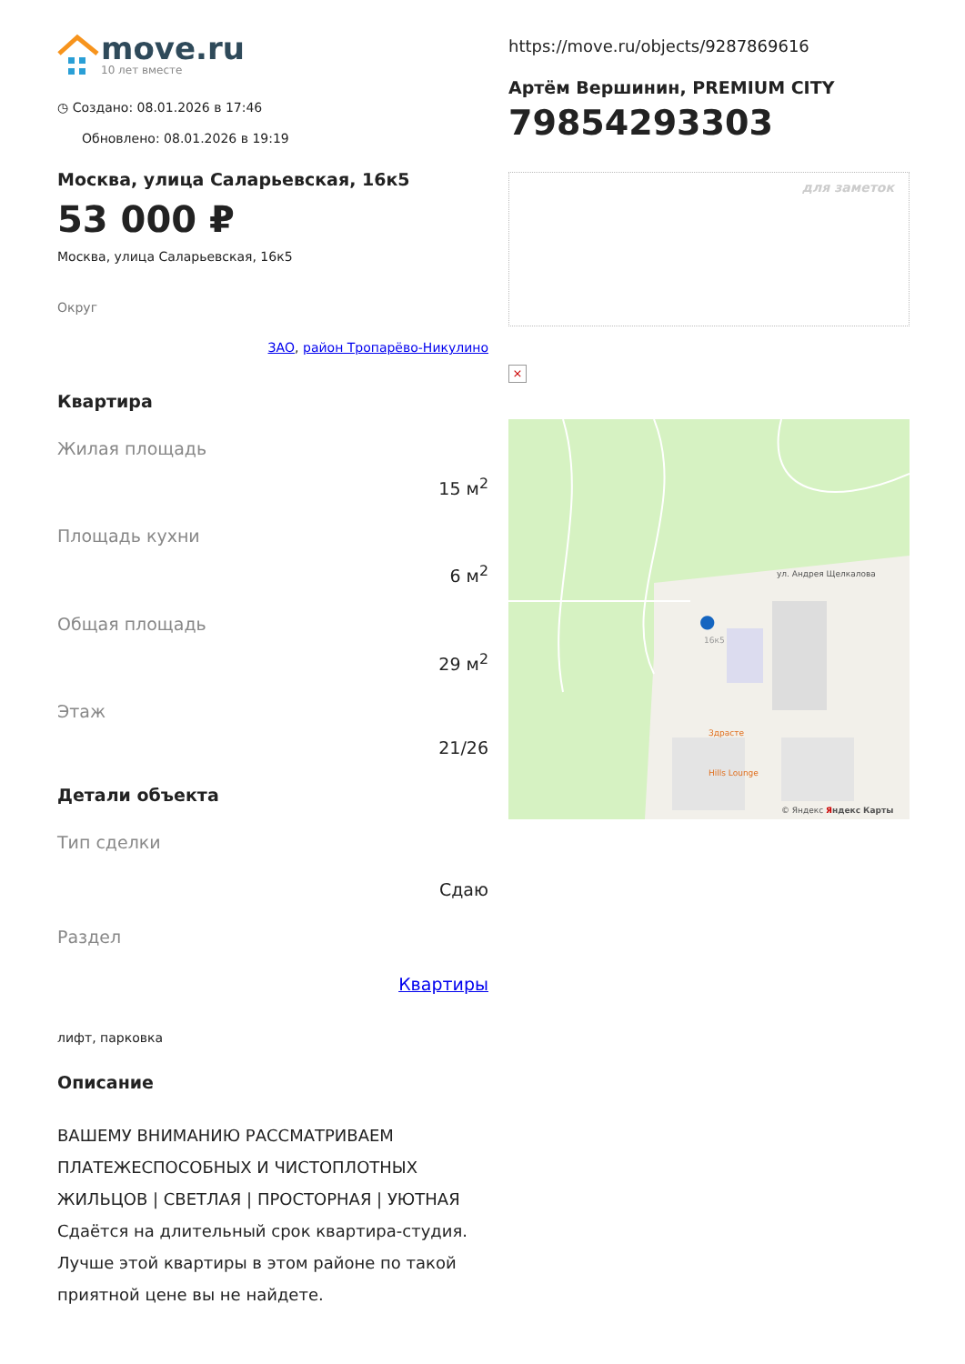move.ru
10 лет вместе
◷ Создано: 08.01.2026 в 17:46
Обновлено: 08.01.2026 в 19:19
Москва, улица Саларьевская, 16к5
53 000 ₽
Москва, улица Саларьевская, 16к5
Округ
ЗАО, район Тропарёво-Никулино
Квартира
Жилая площадь
15 м<sup>2</sup>
Площадь кухни
6 м<sup>2</sup>
Общая площадь
29 м<sup>2</sup>
Этаж
21/26
Детали объекта
Тип сделки
Сдаю
Раздел
Квартиры
лифт, парковка
Описание
ВАШЕМУ ВНИМАНИЮ РАССМАТРИВАЕМ ПЛАТЕЖЕСПОСОБНЫХ И ЧИСТОПЛОТНЫХ ЖИЛЬЦОВ | СВЕТЛАЯ | ПРОСТОРНАЯ | УЮТНАЯ Сдаётся на длительный срок квартира-студия. Лучше этой квартиры в этом районе по такой приятной цене вы не найдете.
https://move.ru/objects/9287869616
Артём Вершинин, PREMIUM CITY
79854293303
для заметок
×
ул. Андрея Щелкалова
●
16к5
Здрасте
Hills Lounge
© Яндекс Яндекс Карты